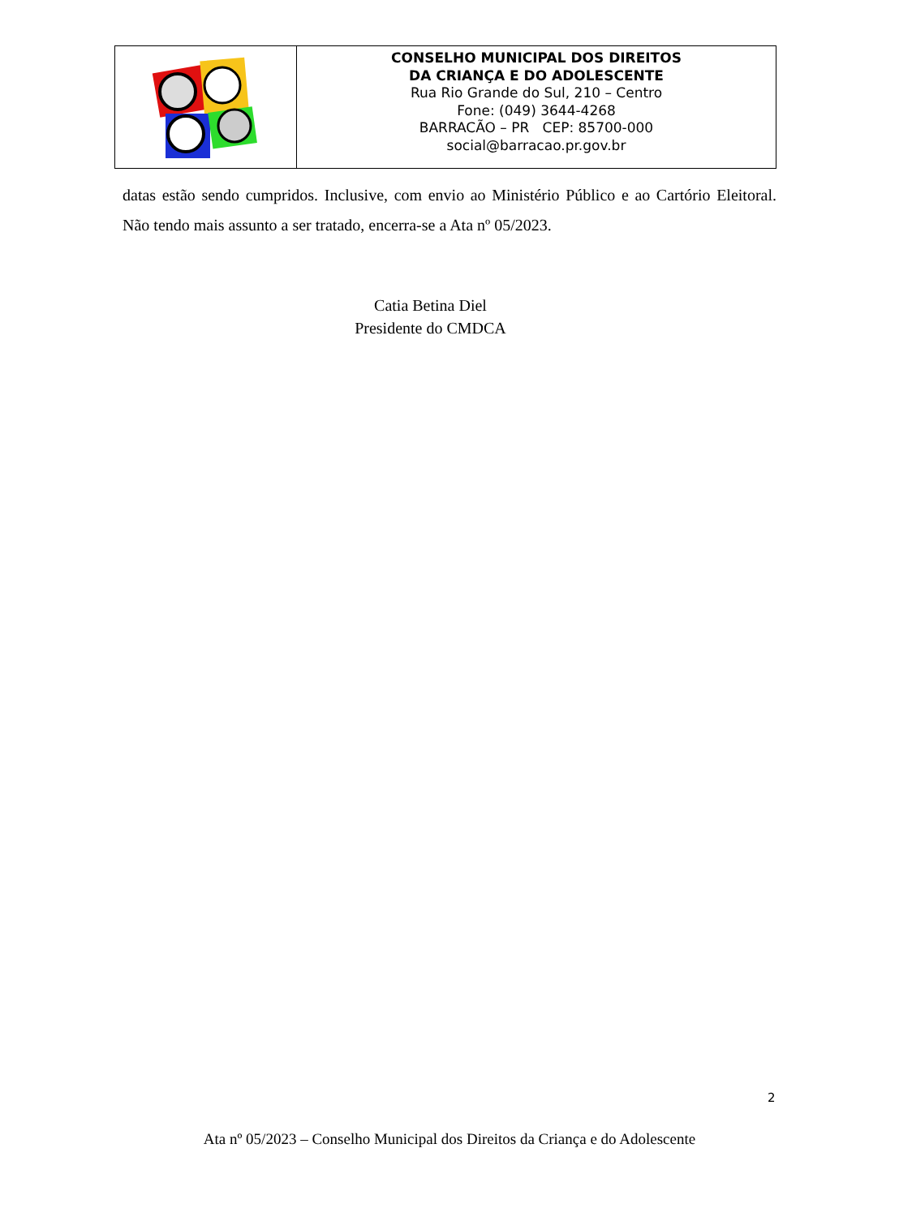CONSELHO MUNICIPAL DOS DIREITOS
DA CRIANÇA E DO ADOLESCENTE
Rua Rio Grande do Sul, 210 – Centro
Fone: (049) 3644-4268
BARRACÃO – PR CEP: 85700-000
social@barracao.pr.gov.br
datas estão sendo cumpridos. Inclusive, com envio ao Ministério Público e ao Cartório Eleitoral. Não tendo mais assunto a ser tratado, encerra-se a Ata nº 05/2023.
Catia Betina Diel
Presidente do CMDCA
2
Ata nº 05/2023 – Conselho Municipal dos Direitos da Criança e do Adolescente